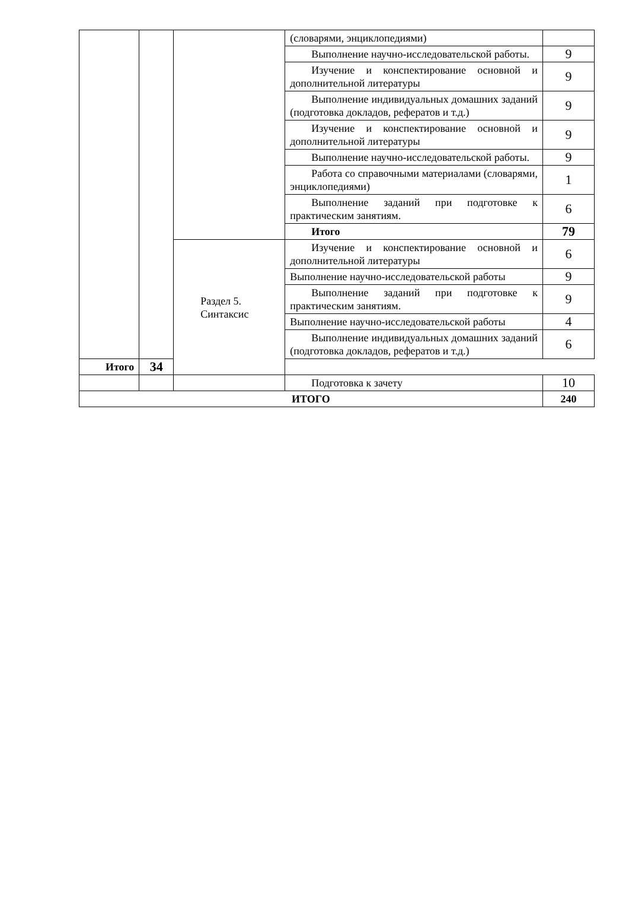| | | | (словарями, энциклопедиями) | |
| | | | Выполнение научно-исследовательской работы. | 9 |
| | | | Изучение и конспектирование основной и дополнительной литературы | 9 |
| | | | Выполнение индивидуальных домашних заданий (подготовка докладов, рефератов и т.д.) | 9 |
| | | | Изучение и конспектирование основной и дополнительной литературы | 9 |
| | | | Выполнение научно-исследовательской работы. | 9 |
| | | | Работа со справочными материалами (словарями, энциклопедиями) | 1 |
| | | | Выполнение заданий при подготовке к практическим занятиям. | 6 |
| | | | Итого | 79 |
| | | Раздел 5. Синтаксис | Изучение и конспектирование основной и дополнительной литературы | 6 |
| | | | Выполнение научно-исследовательской работы | 9 |
| | | | Выполнение заданий при подготовке к практическим занятиям. | 9 |
| | | | Выполнение научно-исследовательской работы | 4 |
| | | | Выполнение индивидуальных домашних заданий (подготовка докладов, рефератов и т.д.) | 6 |
| Итого | 34 | | | |
| | | | Подготовка к зачету | 10 |
| ИТОГО | | | | 240 |